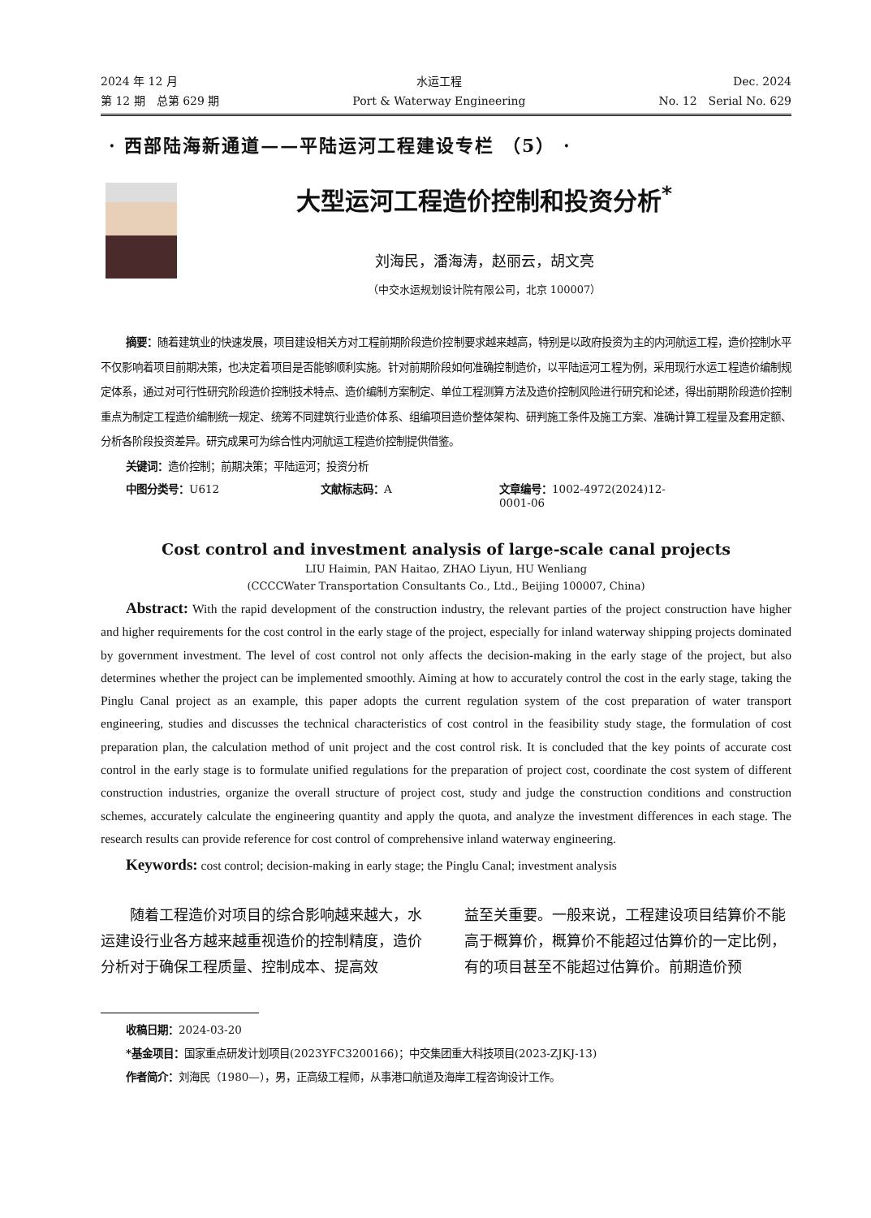2024 年 12 月
第 12 期　总第 629 期
水运工程
Port & Waterway Engineering
Dec. 2024
No. 12　Serial No. 629
· 西部陆海新通道——平陆运河工程建设专栏 （5） ·
大型运河工程造价控制和投资分析<sup>*</sup>
刘海民，潘海涛，赵丽云，胡文亮
（中交水运规划设计院有限公司，北京 100007）
摘要：随着建筑业的快速发展，项目建设相关方对工程前期阶段造价控制要求越来越高，特别是以政府投资为主的内河航运工程，造价控制水平不仅影响着项目前期决策，也决定着项目是否能够顺利实施。针对前期阶段如何准确控制造价，以平陆运河工程为例，采用现行水运工程造价编制规定体系，通过对可行性研究阶段造价控制技术特点、造价编制方案制定、单位工程测算方法及造价控制风险进行研究和论述，得出前期阶段造价控制重点为制定工程造价编制统一规定、统筹不同建筑行业造价体系、组编项目造价整体架构、研判施工条件及施工方案、准确计算工程量及套用定额、分析各阶段投资差异。研究成果可为综合性内河航运工程造价控制提供借鉴。
关键词：造价控制；前期决策；平陆运河；投资分析
中图分类号：U612 文献标志码：A 文章编号：1002-4972(2024)12-0001-06
Cost control and investment analysis of large-scale canal projects
LIU Haimin, PAN Haitao, ZHAO Liyun, HU Wenliang
(CCCCWater Transportation Consultants Co., Ltd., Beijing 100007, China)
Abstract: With the rapid development of the construction industry, the relevant parties of the project construction have higher and higher requirements for the cost control in the early stage of the project, especially for inland waterway shipping projects dominated by government investment. The level of cost control not only affects the decision-making in the early stage of the project, but also determines whether the project can be implemented smoothly. Aiming at how to accurately control the cost in the early stage, taking the Pinglu Canal project as an example, this paper adopts the current regulation system of the cost preparation of water transport engineering, studies and discusses the technical characteristics of cost control in the feasibility study stage, the formulation of cost preparation plan, the calculation method of unit project and the cost control risk. It is concluded that the key points of accurate cost control in the early stage is to formulate unified regulations for the preparation of project cost, coordinate the cost system of different construction industries, organize the overall structure of project cost, study and judge the construction conditions and construction schemes, accurately calculate the engineering quantity and apply the quota, and analyze the investment differences in each stage. The research results can provide reference for cost control of comprehensive inland waterway engineering.
Keywords: cost control; decision-making in early stage; the Pinglu Canal; investment analysis
　　随着工程造价对项目的综合影响越来越大，水运建设行业各方越来越重视造价的控制精度，造价分析对于确保工程质量、控制成本、提高效
益至关重要。一般来说，工程建设项目结算价不能高于概算价，概算价不能超过估算价的一定比例，有的项目甚至不能超过估算价。前期造价预
收稿日期：2024-03-20
*基金项目：国家重点研发计划项目(2023YFC3200166)；中交集团重大科技项目(2023-ZJKJ-13)
作者简介：刘海民（1980—），男，正高级工程师，从事港口航道及海岸工程咨询设计工作。